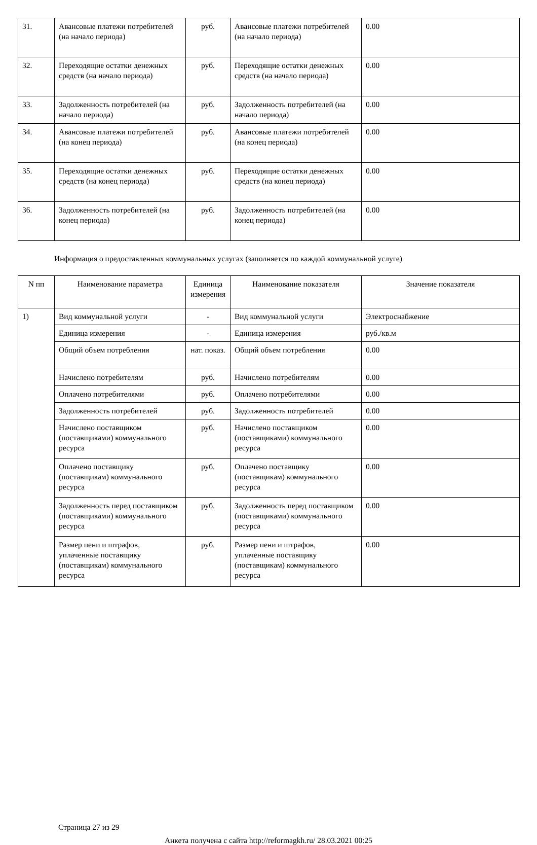| 31. | Авансовые платежи потребителей (на начало периода) | руб. | Авансовые платежи потребителей (на начало периода) | 0.00 |
| 32. | Переходящие остатки денежных средств (на начало периода) | руб. | Переходящие остатки денежных средств (на начало периода) | 0.00 |
| 33. | Задолженность потребителей (на начало периода) | руб. | Задолженность потребителей (на начало периода) | 0.00 |
| 34. | Авансовые платежи потребителей (на конец периода) | руб. | Авансовые платежи потребителей (на конец периода) | 0.00 |
| 35. | Переходящие остатки денежных средств (на конец периода) | руб. | Переходящие остатки денежных средств (на конец периода) | 0.00 |
| 36. | Задолженность потребителей (на конец периода) | руб. | Задолженность потребителей (на конец периода) | 0.00 |
Информация о предоставленных коммунальных услугах (заполняется по каждой коммунальной услуге)
| N пп | Наименование параметра | Единица измерения | Наименование показателя | Значение показателя |
| --- | --- | --- | --- | --- |
| 1) | Вид коммунальной услуги | - | Вид коммунальной услуги | Электроснабжение |
| | Единица измерения | - | Единица измерения | руб./кв.м |
| | Общий объем потребления | нат. показ. | Общий объем потребления | 0.00 |
| | Начислено потребителям | руб. | Начислено потребителям | 0.00 |
| | Оплачено потребителями | руб. | Оплачено потребителями | 0.00 |
| | Задолженность потребителей | руб. | Задолженность потребителей | 0.00 |
| | Начислено поставщиком (поставщиками) коммунального ресурса | руб. | Начислено поставщиком (поставщиками) коммунального ресурса | 0.00 |
| | Оплачено поставщику (поставщикам) коммунального ресурса | руб. | Оплачено поставщику (поставщикам) коммунального ресурса | 0.00 |
| | Задолженность перед поставщиком (поставщиками) коммунального ресурса | руб. | Задолженность перед поставщиком (поставщиками) коммунального ресурса | 0.00 |
| | Размер пени и штрафов, уплаченные поставщику (поставщикам) коммунального ресурса | руб. | Размер пени и штрафов, уплаченные поставщику (поставщикам) коммунального ресурса | 0.00 |
Страница 27 из 29
Анкета получена с сайта http://reformagkh.ru/ 28.03.2021 00:25